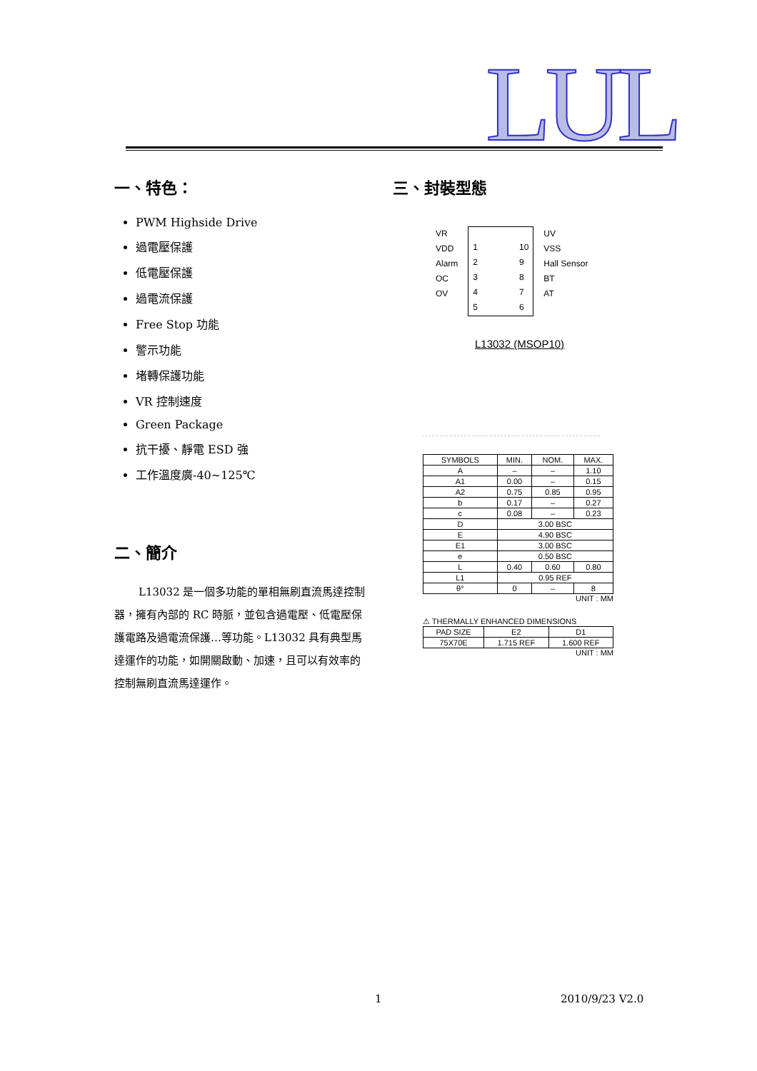LUL
一、特色：
PWM Highside Drive
過電壓保護
低電壓保護
過電流保護
Free Stop 功能
警示功能
堵轉保護功能
VR 控制速度
Green Package
抗干擾、靜電 ESD 強
工作溫度廣-40~125℃
二、簡介
L13032 是一個多功能的單相無刷直流馬達控制器，擁有內部的 RC 時脈，並包含過電壓、低電壓保護電路及過電流保護…等功能。L13032 具有典型馬達運作的功能，如開關啟動、加速，且可以有效率的控制無刷直流馬達運作。
三、封裝型態
VR
VDD
Alarm
OC
OV
1
2
3
4
5
10
9
8
7
6
UV
VSS
Hall Sensor
BT
AT
L13032 (MSOP10)
| SYMBOLS | MIN. | NOM. | MAX. |
| --- | --- | --- | --- |
| A | – | – | 1.10 |
| A1 | 0.00 | – | 0.15 |
| A2 | 0.75 | 0.85 | 0.95 |
| b | 0.17 | – | 0.27 |
| c | 0.08 | – | 0.23 |
| D | 3.00 BSC | | |
| E | 4.90 BSC | | |
| E1 | 3.00 BSC | | |
| e | 0.50 BSC | | |
| L | 0.40 | 0.60 | 0.80 |
| L1 | 0.95 REF | | |
| θ° | 0 | – | 8 |
UNIT : MM
⚠ THERMALLY ENHANCED DIMENSIONS
| PAD SIZE | E2 | D1 |
| --- | --- | --- |
| 75X70E | 1.715 REF | 1.600 REF |
UNIT : MM
1 2010/9/23 V2.0